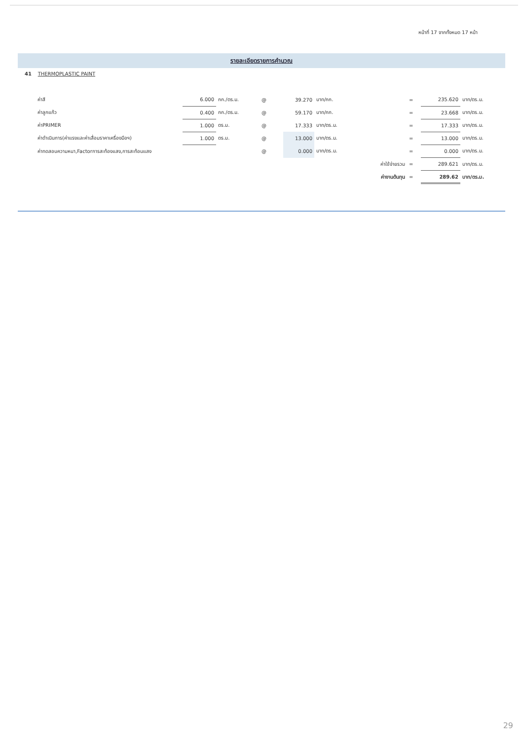หน้าที่ 17 จากทั้งหมด 17 หน้า
รายละเอียดรายการคำนวณ
41 THERMOPLASTIC PAINT
| ค่าสี | 6.000 | กก./ตร.ม. | @ | 39.270 | บาท/กก. | = | 235.620 | บาท/ตร.ม. |
| ค่าลูกแก้ว | 0.400 | กก./ตร.ม. | @ | 59.170 | บาท/กก. | = | 23.668 | บาท/ตร.ม. |
| ค่าPRIMER | 1.000 | ตร.ม. | @ | 17.333 | บาท/ตร.ม. | = | 17.333 | บาท/ตร.ม. |
| ค่าดำเนินการ(ค่าแรงและค่าเสื่อมราคาเครื่องมือฯ) | 1.000 | ตร.ม. | @ | 13.000 | บาท/ตร.ม. | = | 13.000 | บาท/ตร.ม. |
| ค่าทดสอบความหนา,Factorการสะท้องแสง,การสะท้อนแสง | | | @ | 0.000 | บาท/ตร.ม. | = | 0.000 | บาท/ตร.ม. |
| | | | | | ค่าใช้จ่ายรวม | = | 289.621 | บาท/ตร.ม. |
| | | | | | ค่างานต้นทุน | = | 289.62 | บาท/ตร.ม. |
29